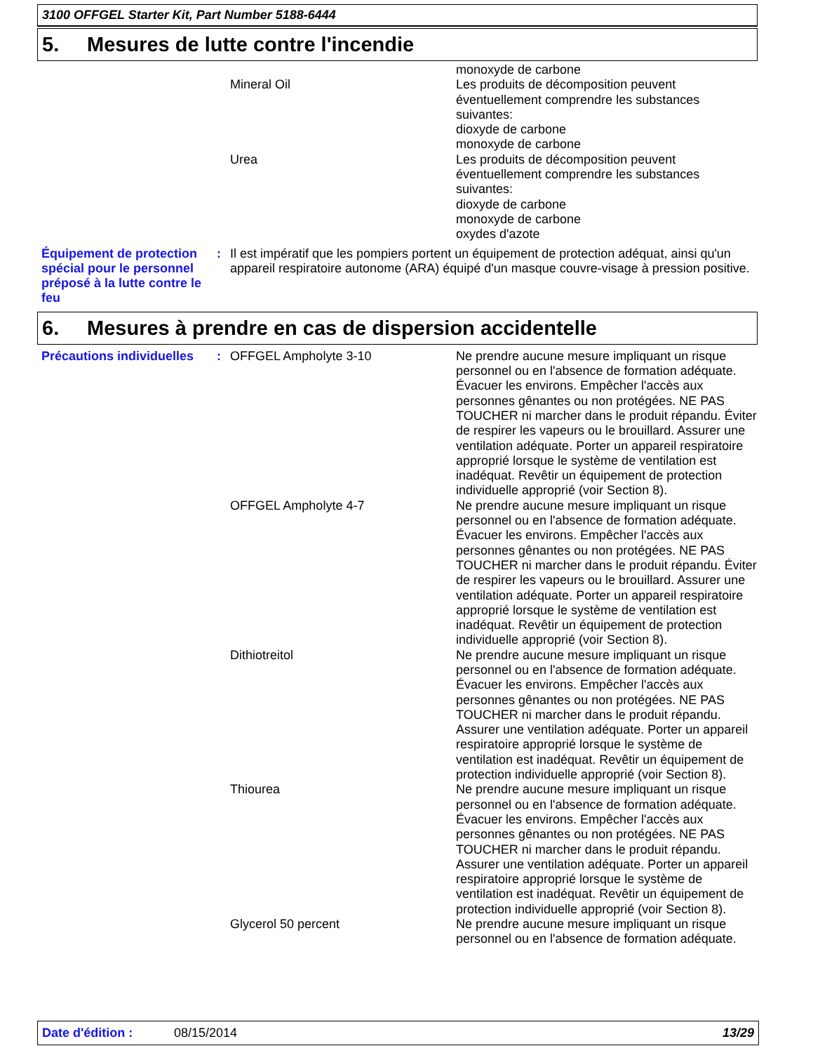3100 OFFGEL Starter Kit, Part Number 5188-6444
5. Mesures de lutte contre l'incendie
| | | | monoxyde de carbone |
| | | Mineral Oil | Les produits de décomposition peuvent éventuellement comprendre les substances suivantes: dioxyde de carbone monoxyde de carbone |
| | | Urea | Les produits de décomposition peuvent éventuellement comprendre les substances suivantes: dioxyde de carbone monoxyde de carbone oxydes d'azote |
| Équipement de protection spécial pour le personnel préposé à la lutte contre le feu | : | Il est impératif que les pompiers portent un équipement de protection adéquat, ainsi qu'un appareil respiratoire autonome (ARA) équipé d'un masque couvre-visage à pression positive. |
6. Mesures à prendre en cas de dispersion accidentelle
| Précautions individuelles | : | OFFGEL Ampholyte 3-10 | Ne prendre aucune mesure impliquant un risque personnel ou en l'absence de formation adéquate. Évacuer les environs. Empêcher l'accès aux personnes gênantes ou non protégées. NE PAS TOUCHER ni marcher dans le produit répandu. Éviter de respirer les vapeurs ou le brouillard. Assurer une ventilation adéquate. Porter un appareil respiratoire approprié lorsque le système de ventilation est inadéquat. Revêtir un équipement de protection individuelle approprié (voir Section 8). |
| | | OFFGEL Ampholyte 4-7 | Ne prendre aucune mesure impliquant un risque personnel ou en l'absence de formation adéquate. Évacuer les environs. Empêcher l'accès aux personnes gênantes ou non protégées. NE PAS TOUCHER ni marcher dans le produit répandu. Éviter de respirer les vapeurs ou le brouillard. Assurer une ventilation adéquate. Porter un appareil respiratoire approprié lorsque le système de ventilation est inadéquat. Revêtir un équipement de protection individuelle approprié (voir Section 8). |
| | | Dithiotreitol | Ne prendre aucune mesure impliquant un risque personnel ou en l'absence de formation adéquate. Évacuer les environs. Empêcher l'accès aux personnes gênantes ou non protégées. NE PAS TOUCHER ni marcher dans le produit répandu. Assurer une ventilation adéquate. Porter un appareil respiratoire approprié lorsque le système de ventilation est inadéquat. Revêtir un équipement de protection individuelle approprié (voir Section 8). |
| | | Thiourea | Ne prendre aucune mesure impliquant un risque personnel ou en l'absence de formation adéquate. Évacuer les environs. Empêcher l'accès aux personnes gênantes ou non protégées. NE PAS TOUCHER ni marcher dans le produit répandu. Assurer une ventilation adéquate. Porter un appareil respiratoire approprié lorsque le système de ventilation est inadéquat. Revêtir un équipement de protection individuelle approprié (voir Section 8). |
| | | Glycerol 50 percent | Ne prendre aucune mesure impliquant un risque personnel ou en l'absence de formation adéquate. |
Date d'édition : 08/15/2014 13/29